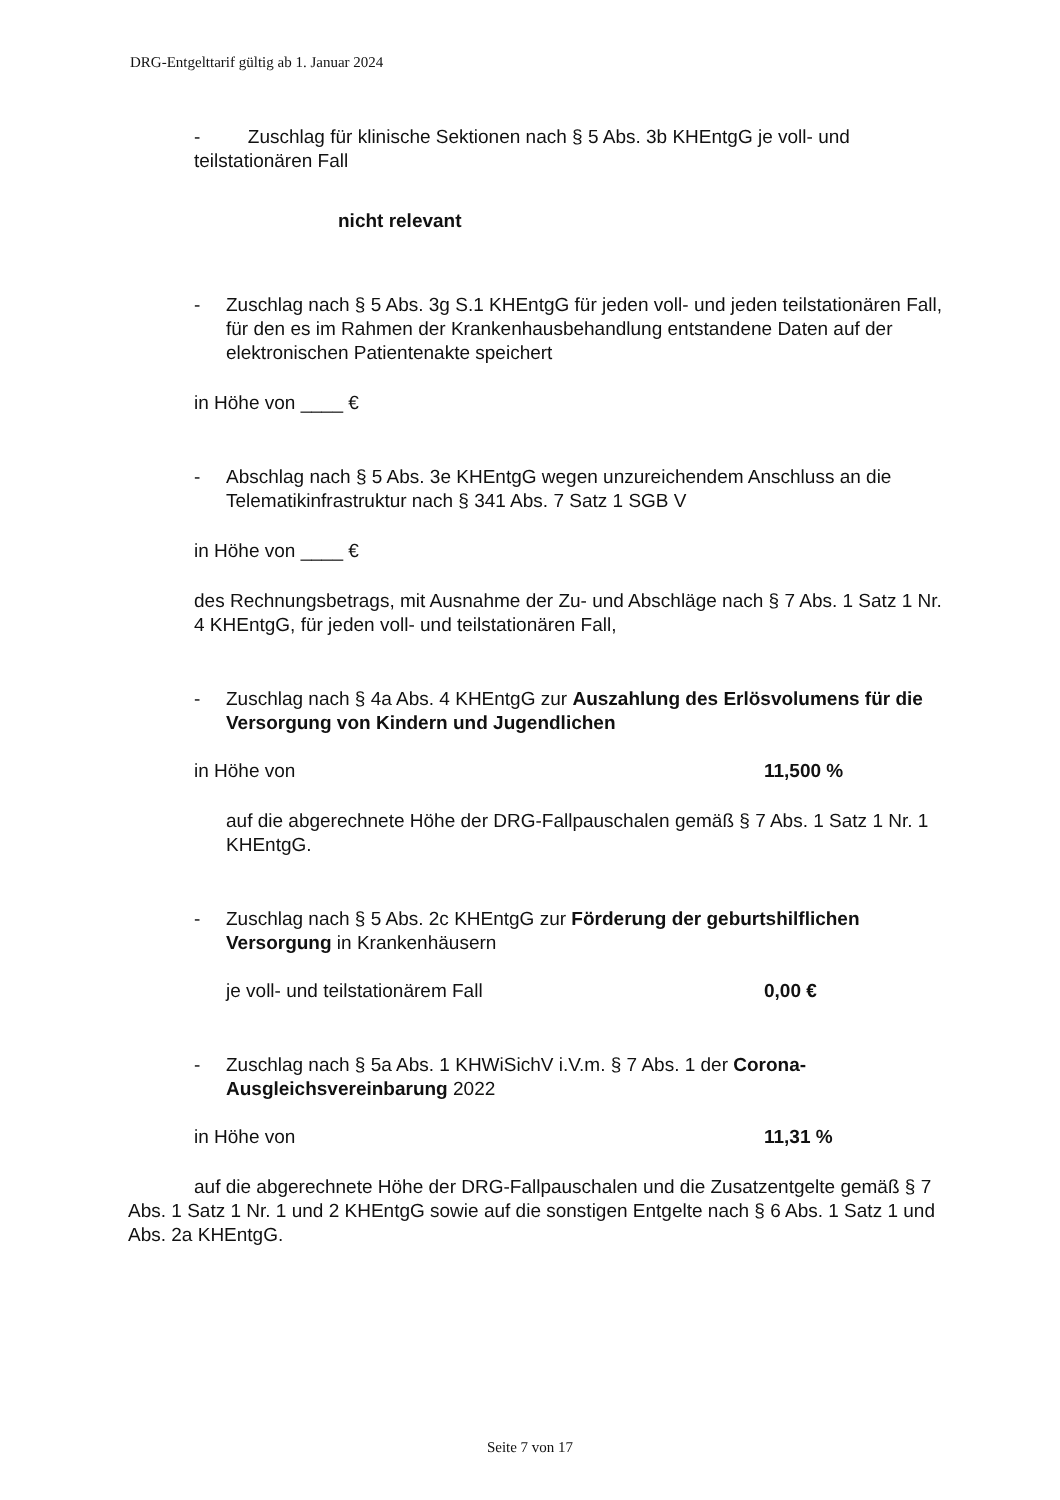DRG-Entgelttarif gültig ab 1. Januar 2024
- Zuschlag für klinische Sektionen nach § 5 Abs. 3b KHEntgG je voll- und teilstationären Fall
nicht relevant
- Zuschlag nach § 5 Abs. 3g S.1 KHEntgG für jeden voll- und jeden teilstationären Fall, für den es im Rahmen der Krankenhausbehandlung entstandene Daten auf der elektronischen Patientenakte speichert
in Höhe von ____ €
- Abschlag nach § 5 Abs. 3e KHEntgG wegen unzureichendem Anschluss an die Telematikinfrastruktur nach § 341 Abs. 7 Satz 1 SGB V
in Höhe von ____ €
des Rechnungsbetrags, mit Ausnahme der Zu- und Abschläge nach § 7 Abs. 1 Satz 1 Nr. 4 KHEntgG, für jeden voll- und teilstationären Fall,
- Zuschlag nach § 4a Abs. 4 KHEntgG zur Auszahlung des Erlösvolumens für die Versorgung von Kindern und Jugendlichen
in Höhe von 11,500 %
auf die abgerechnete Höhe der DRG-Fallpauschalen gemäß § 7 Abs. 1 Satz 1 Nr. 1 KHEntgG.
- Zuschlag nach § 5 Abs. 2c KHEntgG zur Förderung der geburtshilflichen Versorgung in Krankenhäusern
je voll- und teilstationärem Fall 0,00 €
- Zuschlag nach § 5a Abs. 1 KHWiSichV i.V.m. § 7 Abs. 1 der Corona-Ausgleichsvereinbarung 2022
in Höhe von 11,31 %
auf die abgerechnete Höhe der DRG-Fallpauschalen und die Zusatzentgelte gemäß § 7 Abs. 1 Satz 1 Nr. 1 und 2 KHEntgG sowie auf die sonstigen Entgelte nach § 6 Abs. 1 Satz 1 und Abs. 2a KHEntgG.
Seite 7 von 17